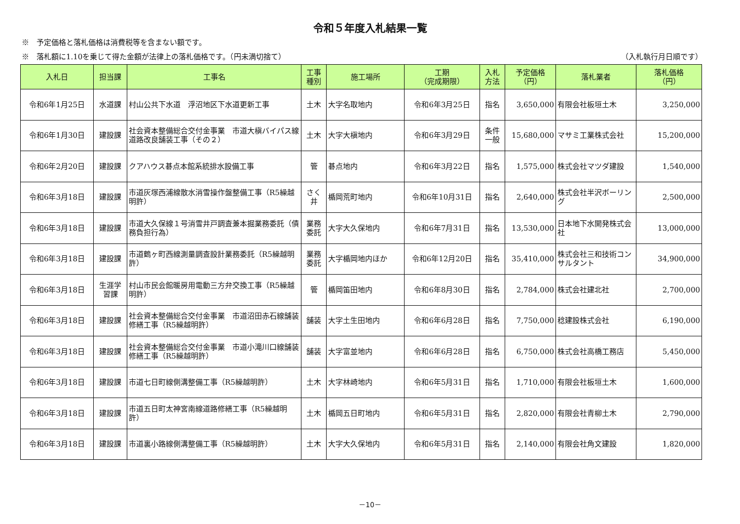令和５年度入札結果一覧
※　予定価格と落札価格は消費税等を含まない額です。
※　落札額に1.10を乗じて得た金額が法律上の落札価格です。（円未満切捨て） （入札執行月日順です）
| 入札日 | 担当課 | 工事名 | 工事 種別 | 施工場所 | 工期 （完成期限） | 入札 方法 | 予定価格 （円） | 落札業者 | 落札価格 （円） |
| --- | --- | --- | --- | --- | --- | --- | --- | --- | --- |
| 令和6年1月25日 | 水道課 | 村山公共下水道 浮沼地区下水道更新工事 | 土木 | 大字名取地内 | 令和6年3月25日 | 指名 | 3,650,000 | 有限会社板垣土木 | 3,250,000 |
| 令和6年1月30日 | 建設課 | 社会資本整備総合交付金事業 市道大槇バイパス線道路改良舗装工事（その２） | 土木 | 大字大槇地内 | 令和6年3月29日 | 条件 一般 | 15,680,000 | マサミ工業株式会社 | 15,200,000 |
| 令和6年2月20日 | 建設課 | クアハウス碁点本館系統排水設備工事 | 管 | 碁点地内 | 令和6年3月22日 | 指名 | 1,575,000 | 株式会社マツダ建設 | 1,540,000 |
| 令和6年3月18日 | 建設課 | 市道灰塚西浦線散水消雪操作盤整備工事（R5繰越明許） | さく 井 | 楯岡荒町地内 | 令和6年10月31日 | 指名 | 2,640,000 | 株式会社半沢ボーリング | 2,500,000 |
| 令和6年3月18日 | 建設課 | 市道大久保線１号消雪井戸調査兼本掘業務委託（債務負担行為） | 業務 委託 | 大字大久保地内 | 令和6年7月31日 | 指名 | 13,530,000 | 日本地下水開発株式会社 | 13,000,000 |
| 令和6年3月18日 | 建設課 | 市道鶴ヶ町西線測量調査設計業務委託（R5繰越明許） | 業務 委託 | 大字楯岡地内ほか | 令和6年12月20日 | 指名 | 35,410,000 | 株式会社三和技術コンサルタント | 34,900,000 |
| 令和6年3月18日 | 生涯学 習課 | 村山市民会館暖房用電動三方弁交換工事（R5繰越明許） | 管 | 楯岡笛田地内 | 令和6年8月30日 | 指名 | 2,784,000 | 株式会社建北社 | 2,700,000 |
| 令和6年3月18日 | 建設課 | 社会資本整備総合交付金事業 市道沼田赤石線舗装修繕工事（R5繰越明許） | 舗装 | 大字土生田地内 | 令和6年6月28日 | 指名 | 7,750,000 | 稔建設株式会社 | 6,190,000 |
| 令和6年3月18日 | 建設課 | 社会資本整備総合交付金事業 市道小滝川口線舗装修繕工事（R5繰越明許） | 舗装 | 大字富並地内 | 令和6年6月28日 | 指名 | 6,750,000 | 株式会社高橋工務店 | 5,450,000 |
| 令和6年3月18日 | 建設課 | 市道七日町線側溝整備工事（R5繰越明許） | 土木 | 大字林崎地内 | 令和6年5月31日 | 指名 | 1,710,000 | 有限会社板垣土木 | 1,600,000 |
| 令和6年3月18日 | 建設課 | 市道五日町太神宮南線道路修繕工事（R5繰越明許） | 土木 | 楯岡五日町地内 | 令和6年5月31日 | 指名 | 2,820,000 | 有限会社青柳土木 | 2,790,000 |
| 令和6年3月18日 | 建設課 | 市道裏小路線側溝整備工事（R5繰越明許） | 土木 | 大字大久保地内 | 令和6年5月31日 | 指名 | 2,140,000 | 有限会社角文建設 | 1,820,000 |
－10－